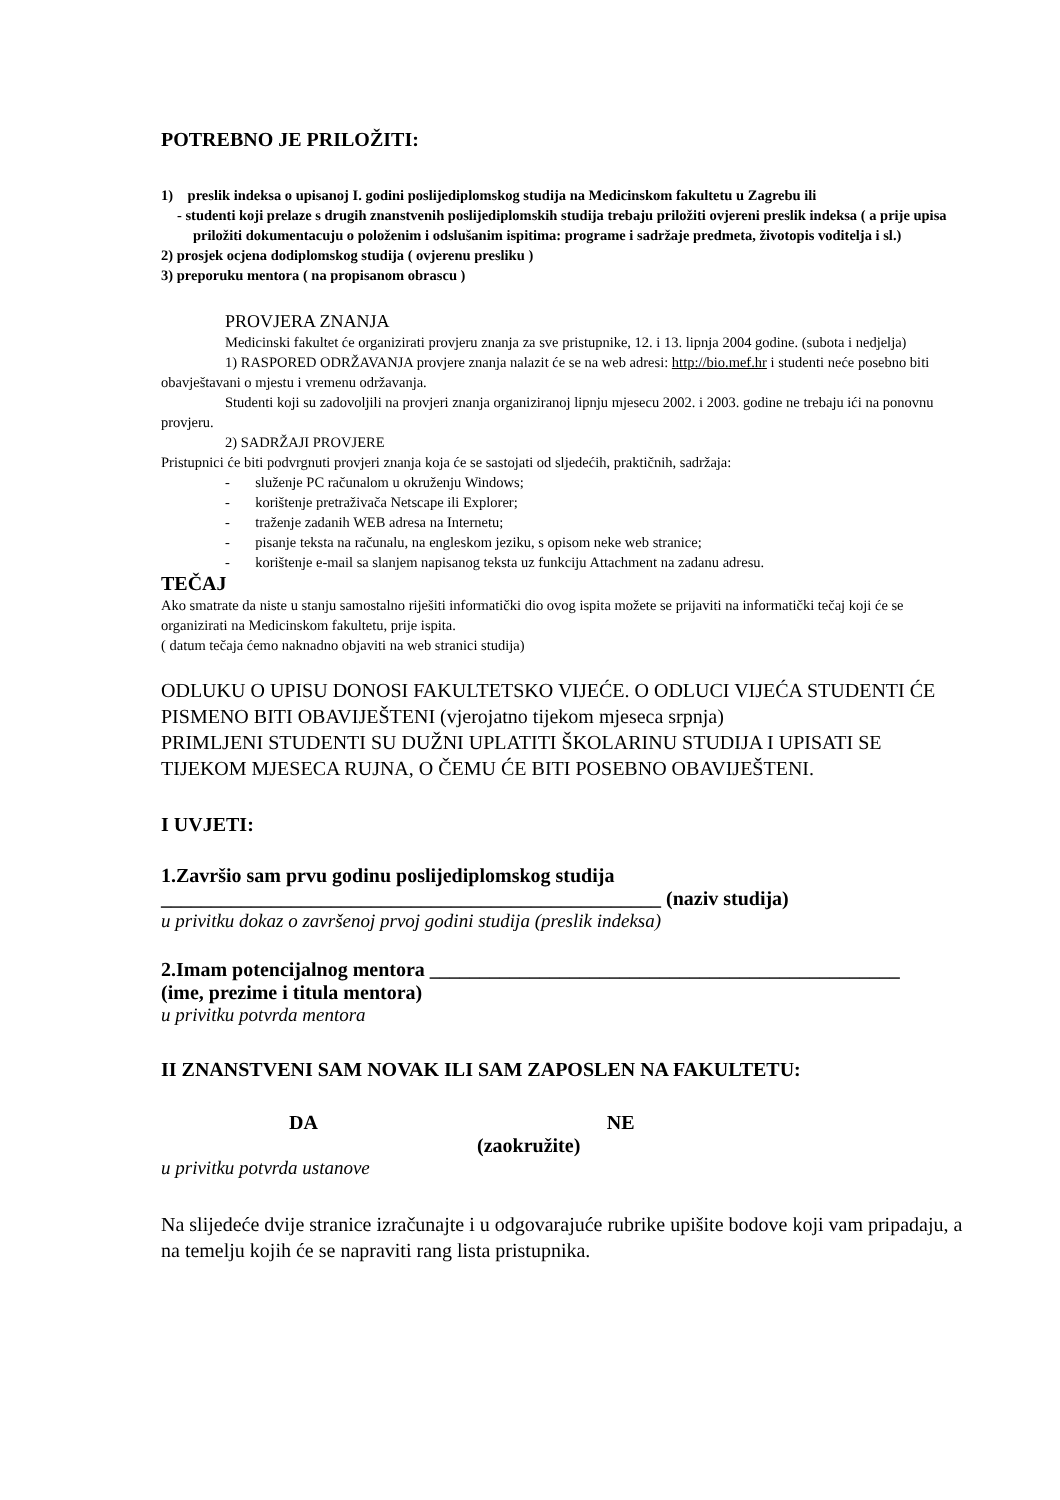POTREBNO JE PRILOŽITI:
1) preslik indeksa o upisanoj I. godini poslijediplomskog studija na Medicinskom fakultetu u Zagrebu ili
- studenti koji prelaze s drugih znanstvenih poslijediplomskih studija trebaju priložiti ovjereni preslik indeksa ( a prije upisa priložiti dokumentacuju o položenim i odslušanim ispitima: programe i sadržaje predmeta, životopis voditelja i sl.)
2) prosjek ocjena dodiplomskog studija ( ovjerenu presliku )
3) preporuku mentora ( na propisanom obrascu )
PROVJERA ZNANJA
Medicinski fakultet će organizirati provjeru znanja za sve pristupnike, 12. i 13. lipnja 2004 godine. (subota i nedjelja)
1) RASPORED ODRŽAVANJA provjere znanja nalazit će se na web adresi: http://bio.mef.hr i studenti neće posebno biti obavještavani o mjestu i vremenu održavanja.
Studenti koji su zadovoljili na provjeri znanja organiziranoj lipnju mjesecu 2002. i 2003. godine ne trebaju ići na ponovnu provjeru.
2) SADRŽAJI PROVJERE
Pristupnici će biti podvrgnuti provjeri znanja koja će se sastojati od sljedećih, praktičnih, sadržaja:
- služenje PC računalom u okruženju Windows;
- korištenje pretraživača Netscape ili Explorer;
- traženje zadanih WEB adresa na Internetu;
- pisanje teksta na računalu, na engleskom jeziku, s opisom neke web stranice;
- korištenje e-mail sa slanjem napisanog teksta uz funkciju Attachment na zadanu adresu.
TEČAJ
Ako smatrate da niste u stanju samostalno riješiti informatički dio ovog ispita možete se prijaviti na informatički tečaj koji će se organizirati na Medicinskom fakultetu, prije ispita.
( datum tečaja ćemo naknadno objaviti na web stranici studija)
ODLUKU O UPISU DONOSI FAKULTETSKO VIJEĆE. O ODLUCI VIJEĆA STUDENTI ĆE PISMENO BITI OBAVIJEŠTENI (vjerojatno tijekom mjeseca srpnja)
PRIMLJENI STUDENTI SU DUŽNI UPLATITI ŠKOLARINU STUDIJA I UPISATI SE TIJEKOM MJESECA RUJNA, O ČEMU ĆE BITI POSEBNO OBAVIJEŠTENI.
I UVJETI:
1.Završio sam prvu godinu poslijediplomskog studija
__________________________________________________ (naziv studija)
u privitku dokaz o završenoj prvoj godini studija (preslik indeksa)
2.Imam potencijalnog mentora _______________________________________________
(ime, prezime i titula mentora)
u privitku potvrda mentora
II ZNANSTVENI SAM NOVAK ILI SAM ZAPOSLEN NA FAKULTETU:
DA NE
(zaokružite)
u privitku potvrda ustanove
Na slijedeće dvije stranice izračunajte i u odgovarajuće rubrike upišite bodove koji vam pripadaju, a na temelju kojih će se napraviti rang lista pristupnika.